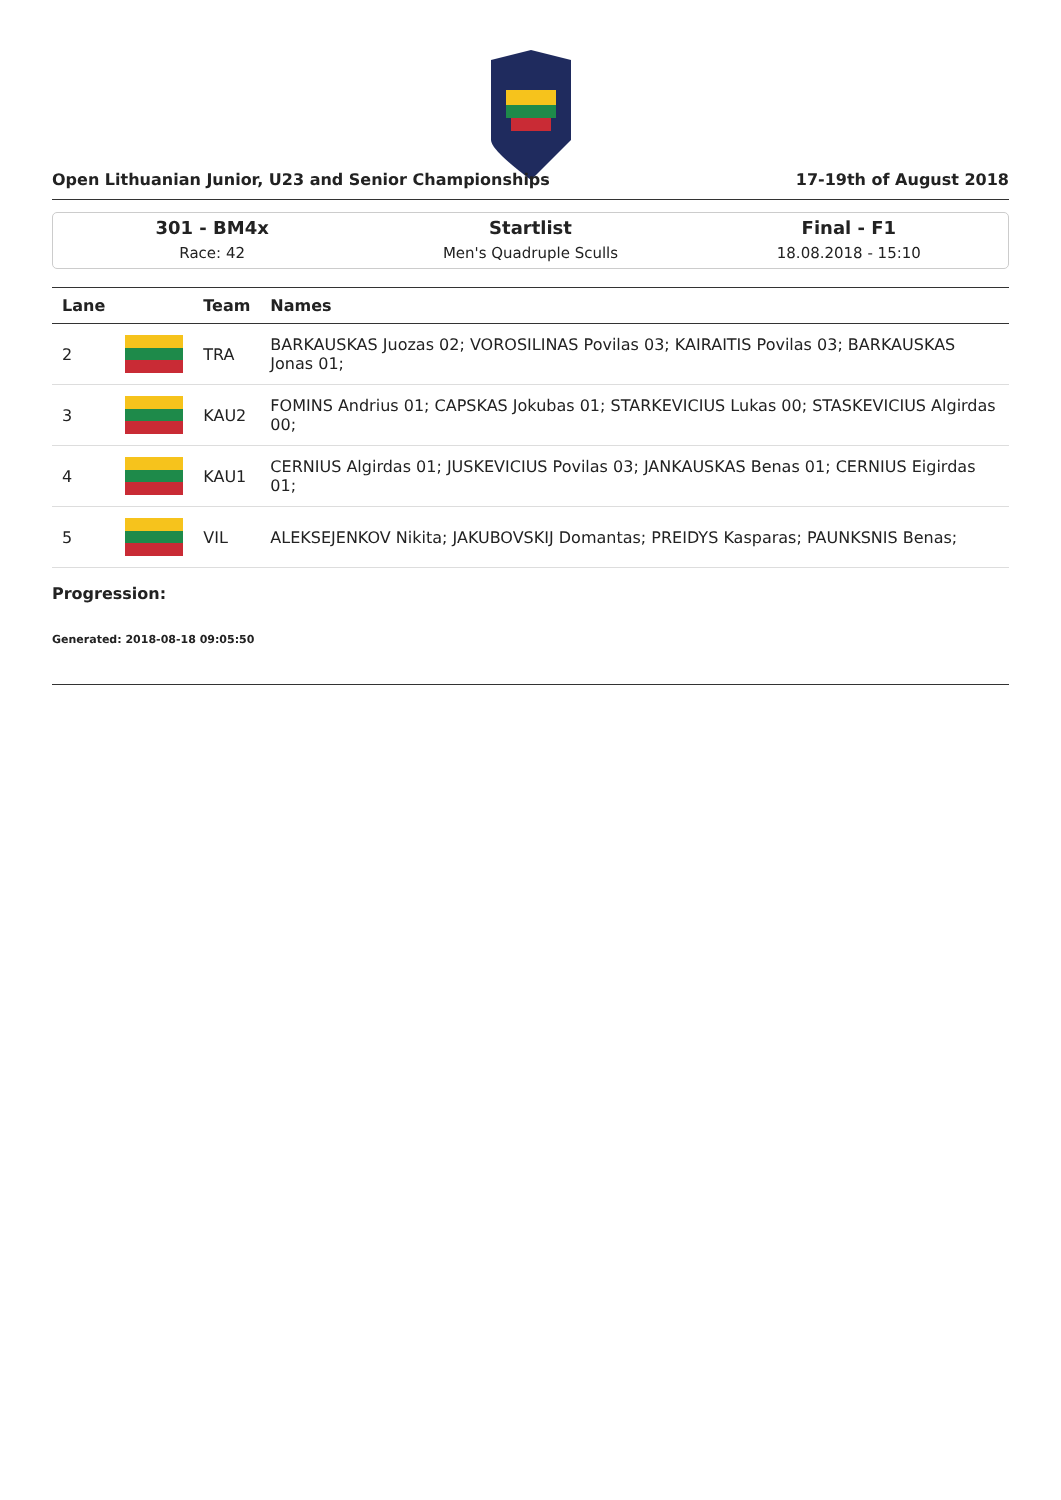Open Lithuanian Junior, U23 and Senior Championships 17-19th of August 2018
301 - BM4x
Race: 42
Startlist
Men's Quadruple Sculls
Final - F1
18.08.2018 - 15:10
| Lane | | Team | Names |
| --- | --- | --- | --- |
| 2 | | TRA | BARKAUSKAS Juozas 02; VOROSILINAS Povilas 03; KAIRAITIS Povilas 03; BARKAUSKAS Jonas 01; |
| 3 | | KAU2 | FOMINS Andrius 01; CAPSKAS Jokubas 01; STARKEVICIUS Lukas 00; STASKEVICIUS Algirdas 00; |
| 4 | | KAU1 | CERNIUS Algirdas 01; JUSKEVICIUS Povilas 03; JANKAUSKAS Benas 01; CERNIUS Eigirdas 01; |
| 5 | | VIL | ALEKSEJENKOV Nikita; JAKUBOVSKIJ Domantas; PREIDYS Kasparas; PAUNKSNIS Benas; |
Progression:
Generated: 2018-08-18 09:05:50